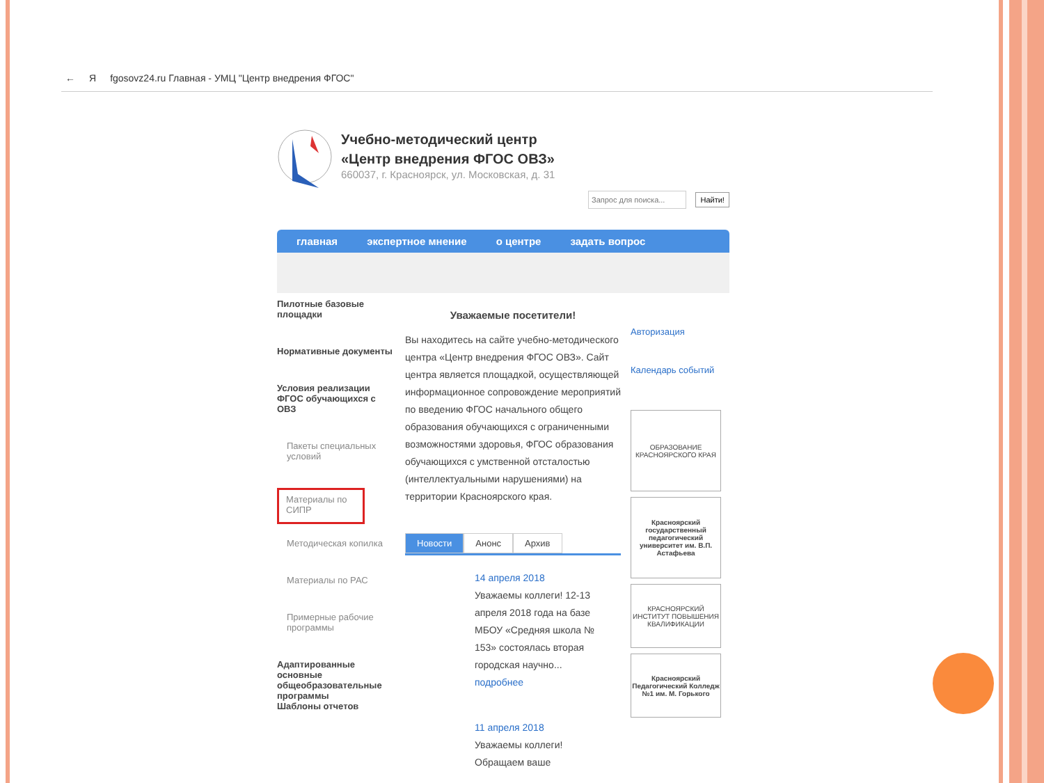← Я fgosovz24.ru Главная - УМЦ "Центр внедрения ФГОС"
Учебно-методический центр
«Центр внедрения ФГОС ОВЗ»
660037, г. Красноярск, ул. Московская, д. 31
Запрос для поиска... Найти!
главная экспертное мнение о центре задать вопрос
Пилотные базовые площадки
Нормативные документы
Условия реализации ФГОС обучающихся с ОВЗ
Пакеты специальных условий
Материалы по СИПР
Методическая копилка
Материалы по РАС
Примерные рабочие программы
Адаптированные основные общеобразовательные программы
Шаблоны отчетов
Уважаемые посетители!
Вы находитесь на сайте учебно-методического центра «Центр внедрения ФГОС ОВЗ». Сайт центра является площадкой, осуществляющей информационное сопровождение мероприятий по введению ФГОС начального общего образования обучающихся с ограниченными возможностями здоровья, ФГОС образования обучающихся с умственной отсталостью (интеллектуальными нарушениями) на территории Красноярского края.
Новости Анонс Архив
14 апреля 2018
Уважаемы коллеги! 12-13 апреля 2018 года на базе МБОУ «Средняя школа № 153» состоялась вторая городская научно... подробнее
11 апреля 2018
Уважаемы коллеги! Обращаем ваше
Авторизация
Календарь событий
ОБРАЗОВАНИЕ КРАСНОЯРСКОГО КРАЯ
Красноярский государственный педагогический университет им. В.П. Астафьева
КРАСНОЯРСКИЙ ИНСТИТУТ ПОВЫШЕНИЯ КВАЛИФИКАЦИИ
Красноярский Педагогический Колледж №1 им. М. Горького